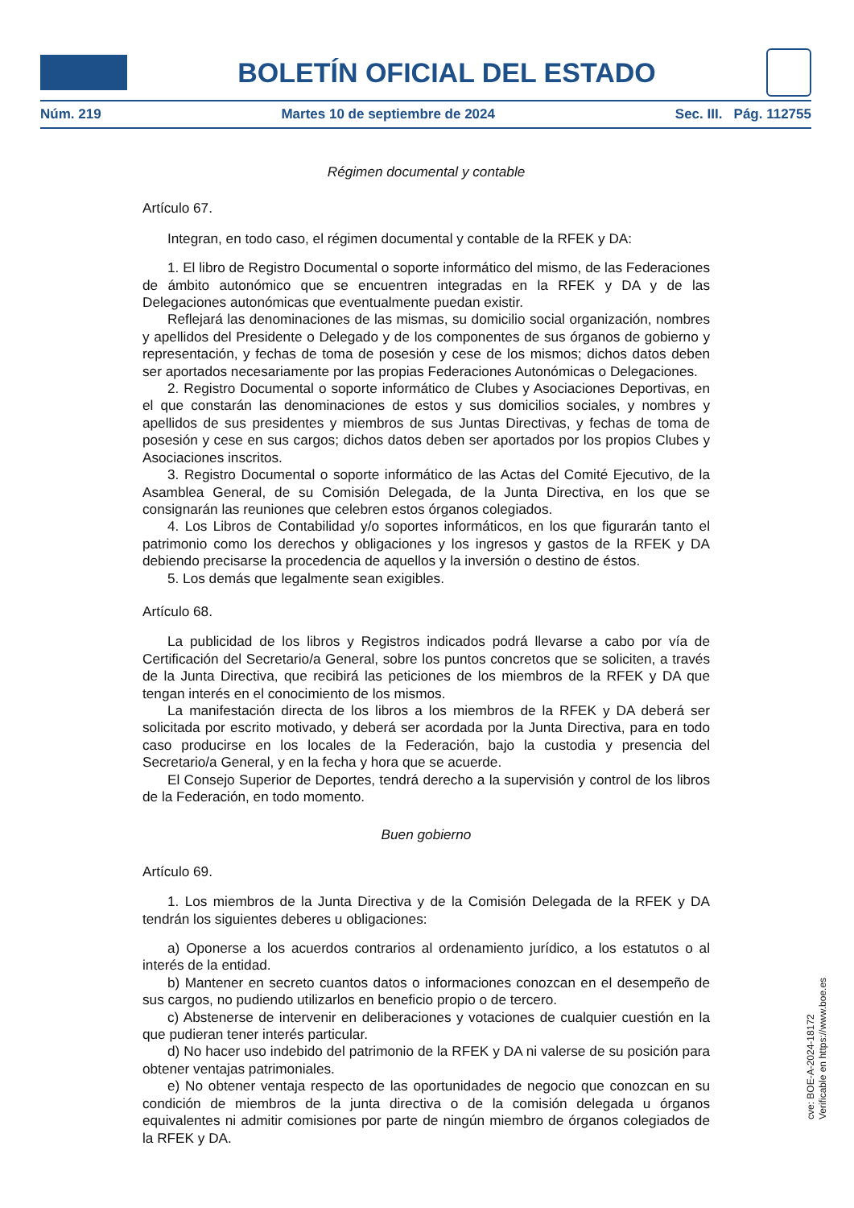BOLETÍN OFICIAL DEL ESTADO
Núm. 219 Martes 10 de septiembre de 2024 Sec. III. Pág. 112755
Régimen documental y contable
Artículo 67.
Integran, en todo caso, el régimen documental y contable de la RFEK y DA:
1. El libro de Registro Documental o soporte informático del mismo, de las Federaciones de ámbito autonómico que se encuentren integradas en la RFEK y DA y de las Delegaciones autonómicas que eventualmente puedan existir.
Reflejará las denominaciones de las mismas, su domicilio social organización, nombres y apellidos del Presidente o Delegado y de los componentes de sus órganos de gobierno y representación, y fechas de toma de posesión y cese de los mismos; dichos datos deben ser aportados necesariamente por las propias Federaciones Autonómicas o Delegaciones.
2. Registro Documental o soporte informático de Clubes y Asociaciones Deportivas, en el que constarán las denominaciones de estos y sus domicilios sociales, y nombres y apellidos de sus presidentes y miembros de sus Juntas Directivas, y fechas de toma de posesión y cese en sus cargos; dichos datos deben ser aportados por los propios Clubes y Asociaciones inscritos.
3. Registro Documental o soporte informático de las Actas del Comité Ejecutivo, de la Asamblea General, de su Comisión Delegada, de la Junta Directiva, en los que se consignarán las reuniones que celebren estos órganos colegiados.
4. Los Libros de Contabilidad y/o soportes informáticos, en los que figurarán tanto el patrimonio como los derechos y obligaciones y los ingresos y gastos de la RFEK y DA debiendo precisarse la procedencia de aquellos y la inversión o destino de éstos.
5. Los demás que legalmente sean exigibles.
Artículo 68.
La publicidad de los libros y Registros indicados podrá llevarse a cabo por vía de Certificación del Secretario/a General, sobre los puntos concretos que se soliciten, a través de la Junta Directiva, que recibirá las peticiones de los miembros de la RFEK y DA que tengan interés en el conocimiento de los mismos.
La manifestación directa de los libros a los miembros de la RFEK y DA deberá ser solicitada por escrito motivado, y deberá ser acordada por la Junta Directiva, para en todo caso producirse en los locales de la Federación, bajo la custodia y presencia del Secretario/a General, y en la fecha y hora que se acuerde.
El Consejo Superior de Deportes, tendrá derecho a la supervisión y control de los libros de la Federación, en todo momento.
Buen gobierno
Artículo 69.
1. Los miembros de la Junta Directiva y de la Comisión Delegada de la RFEK y DA tendrán los siguientes deberes u obligaciones:
a) Oponerse a los acuerdos contrarios al ordenamiento jurídico, a los estatutos o al interés de la entidad.
b) Mantener en secreto cuantos datos o informaciones conozcan en el desempeño de sus cargos, no pudiendo utilizarlos en beneficio propio o de tercero.
c) Abstenerse de intervenir en deliberaciones y votaciones de cualquier cuestión en la que pudieran tener interés particular.
d) No hacer uso indebido del patrimonio de la RFEK y DA ni valerse de su posición para obtener ventajas patrimoniales.
e) No obtener ventaja respecto de las oportunidades de negocio que conozcan en su condición de miembros de la junta directiva o de la comisión delegada u órganos equivalentes ni admitir comisiones por parte de ningún miembro de órganos colegiados de la RFEK y DA.
cve: BOE-A-2024-18172
Verificable en https://www.boe.es